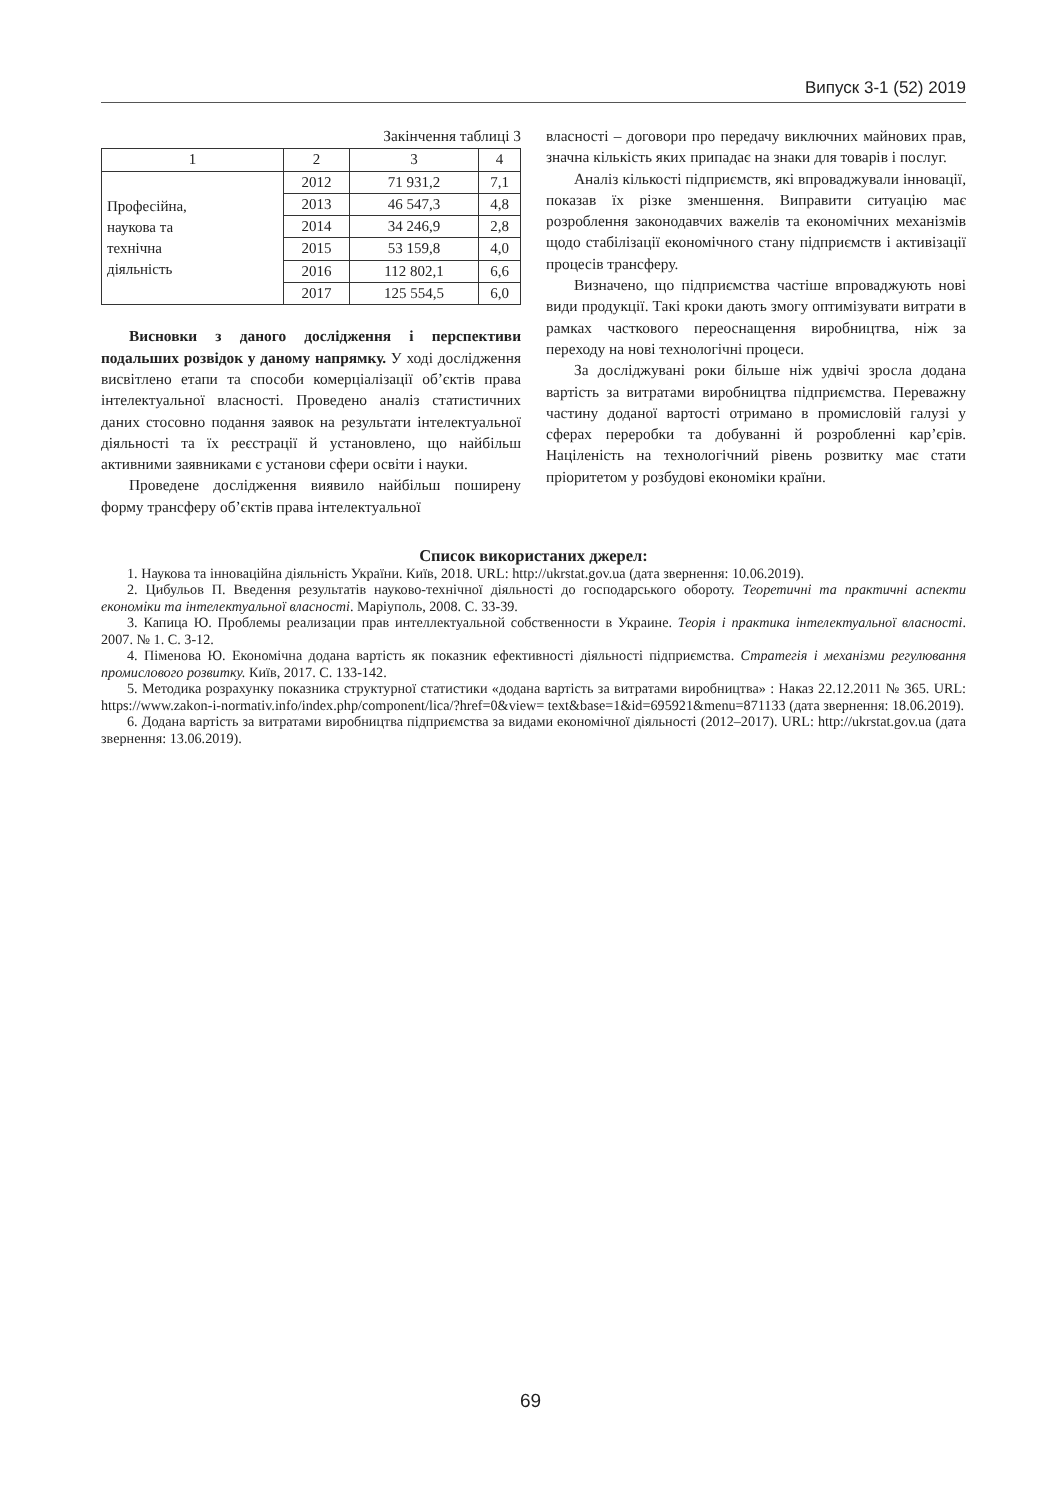Випуск 3-1 (52) 2019
Закінчення таблиці 3
| 1 | 2 | 3 | 4 |
| Професійна, наукова та технічна діяльність | 2012 | 71 931,2 | 7,1 |
| | 2013 | 46 547,3 | 4,8 |
| | 2014 | 34 246,9 | 2,8 |
| | 2015 | 53 159,8 | 4,0 |
| | 2016 | 112 802,1 | 6,6 |
| | 2017 | 125 554,5 | 6,0 |
Висновки з даного дослідження і перспективи подальших розвідок у даному напрямку. У ході дослідження висвітлено етапи та способи комерціалізації об’єктів права інтелектуальної власності. Проведено аналіз статистичних даних стосовно подання заявок на результати інтелектуальної діяльності та їх реєстрації й установлено, що найбільш активними заявниками є установи сфери освіти і науки.
Проведене дослідження виявило найбільш поширену форму трансферу об’єктів права інтелектуальної
власності – договори про передачу виключних майнових прав, значна кількість яких припадає на знаки для товарів і послуг.
Аналіз кількості підприємств, які впроваджували інновації, показав їх різке зменшення. Виправити ситуацію має розроблення законодавчих важелів та економічних механізмів щодо стабілізації економічного стану підприємств і активізації процесів трансферу.
Визначено, що підприємства частіше впроваджують нові види продукції. Такі кроки дають змогу оптимізувати витрати в рамках часткового переоснащення виробництва, ніж за переходу на нові технологічні процеси.
За досліджувані роки більше ніж удвічі зросла додана вартість за витратами виробництва підприємства. Переважну частину доданої вартості отримано в промисловій галузі у сферах переробки та добуванні й розробленні кар’єрів. Націленість на технологічний рівень розвитку має стати пріоритетом у розбудові економіки країни.
Список використаних джерел:
1. Наукова та інноваційна діяльність України. Київ, 2018. URL: http://ukrstat.gov.ua (дата звернення: 10.06.2019).
2. Цибульов П. Введення результатів науково-технічної діяльності до господарського обороту. Теоретичні та практичні аспекти економіки та інтелектуальної власності. Маріуполь, 2008. С. 33-39.
3. Капица Ю. Проблемы реализации прав интеллектуальной собственности в Украине. Теорія і практика інтелектуальної власності. 2007. № 1. С. 3-12.
4. Піменова Ю. Економічна додана вартість як показник ефективності діяльності підприємства. Стратегія і механізми регулювання промислового розвитку. Київ, 2017. С. 133-142.
5. Методика розрахунку показника структурної статистики «додана вартість за витратами виробництва» : Наказ 22.12.2011 № 365. URL: https://www.zakon-i-normativ.info/index.php/component/lica/?href=0&view= text&base=1&id=695921&menu=871133 (дата звернення: 18.06.2019).
6. Додана вартість за витратами виробництва підприємства за видами економічної діяльності (2012–2017). URL: http://ukrstat.gov.ua (дата звернення: 13.06.2019).
69